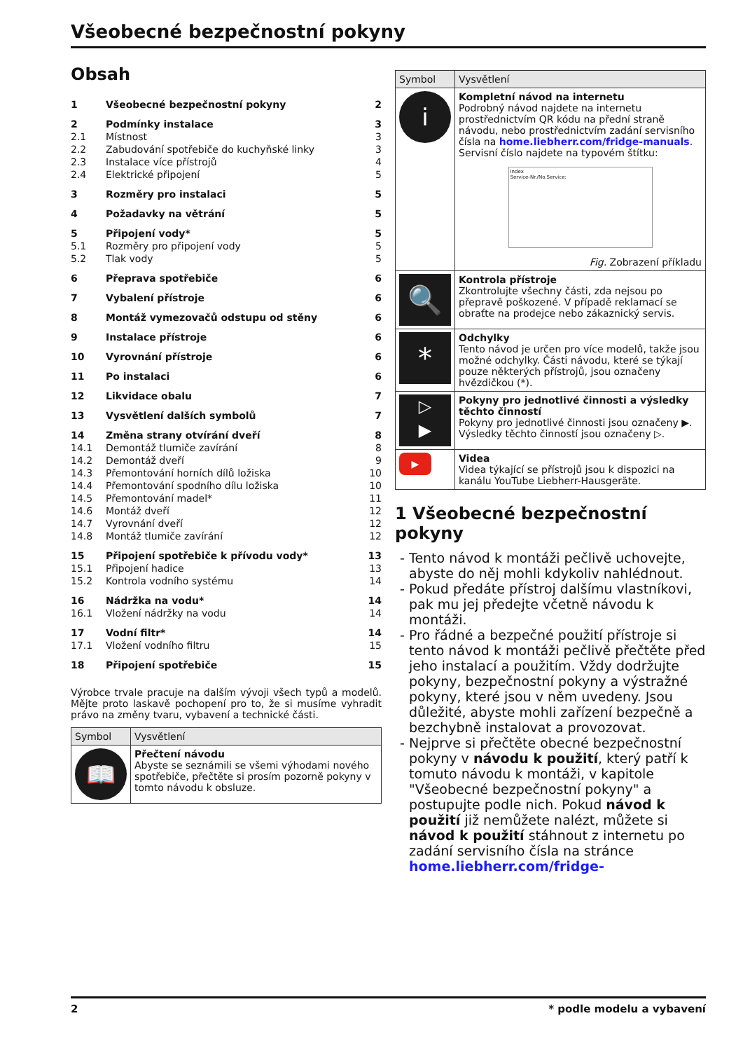Všeobecné bezpečnostní pokyny
Obsah
| 1 | Všeobecné bezpečnostní pokyny | 2 |
| 2 | Podmínky instalace | 3 |
| 2.1 | Místnost | 3 |
| 2.2 | Zabudování spotřebiče do kuchyňské linky | 3 |
| 2.3 | Instalace více přístrojů | 4 |
| 2.4 | Elektrické připojení | 5 |
| 3 | Rozměry pro instalaci | 5 |
| 4 | Požadavky na větrání | 5 |
| 5 | Připojení vody* | 5 |
| 5.1 | Rozměry pro připojení vody | 5 |
| 5.2 | Tlak vody | 5 |
| 6 | Přeprava spotřebiče | 6 |
| 7 | Vybalení přístroje | 6 |
| 8 | Montáž vymezovačů odstupu od stěny | 6 |
| 9 | Instalace přístroje | 6 |
| 10 | Vyrovnání přístroje | 6 |
| 11 | Po instalaci | 6 |
| 12 | Likvidace obalu | 7 |
| 13 | Vysvětlení dalších symbolů | 7 |
| 14 | Změna strany otvírání dveří | 8 |
| 14.1 | Demontáž tlumiče zavírání | 8 |
| 14.2 | Demontáž dveří | 9 |
| 14.3 | Přemontování horních dílů ložiska | 10 |
| 14.4 | Přemontování spodního dílu ložiska | 10 |
| 14.5 | Přemontování madel* | 11 |
| 14.6 | Montáž dveří | 12 |
| 14.7 | Vyrovnání dveří | 12 |
| 14.8 | Montáž tlumiče zavírání | 12 |
| 15 | Připojení spotřebiče k přívodu vody* | 13 |
| 15.1 | Připojení hadice | 13 |
| 15.2 | Kontrola vodního systému | 14 |
| 16 | Nádržka na vodu* | 14 |
| 16.1 | Vložení nádržky na vodu | 14 |
| 17 | Vodní filtr* | 14 |
| 17.1 | Vložení vodního filtru | 15 |
| 18 | Připojení spotřebiče | 15 |
Výrobce trvale pracuje na dalším vývoji všech typů a modelů. Mějte proto laskavě pochopení pro to, že si musíme vyhradit právo na změny tvaru, vybavení a technické části.
| Symbol | Vysvětlení |
| --- | --- |
| 📖 | Přečtení návodu Abyste se seznámili se všemi výhodami nového spotřebiče, přečtěte si prosím pozorně pokyny v tomto návodu k obsluze. |
| Symbol | Vysvětlení |
| --- | --- |
| i | Kompletní návod na internetu Podrobný návod najdete na internetu prostřednictvím QR kódu na přední straně návodu, nebo prostřednictvím zadání servisního čísla na home.liebherr.com/fridge-manuals . Servisní číslo najdete na typovém štítku: Index Service-Nr./No.Service: Fig. Zobrazení příkladu |
| 🔍 | Kontrola přístroje Zkontrolujte všechny části, zda nejsou po přepravě poškozené. V případě reklamací se obraťte na prodejce nebo zákaznický servis. |
| * | Odchylky Tento návod je určen pro více modelů, takže jsou možné odchylky. Části návodu, které se týkají pouze některých přístrojů, jsou označeny hvězdičkou (*). |
| ▷ ▶ | Pokyny pro jednotlivé činnosti a výsledky těchto činností Pokyny pro jednotlivé činnosti jsou označeny ▶. Výsledky těchto činností jsou označeny ▷. |
| ▶ | Videa Videa týkající se přístrojů jsou k dispozici na kanálu YouTube Liebherr-Hausgeräte. |
1 Všeobecné bezpečnostní pokyny
Tento návod k montáži pečlivě uchovejte, abyste do něj mohli kdykoliv nahlédnout.
Pokud předáte přístroj dalšímu vlastníkovi, pak mu jej předejte včetně návodu k montáži.
Pro řádné a bezpečné použití přístroje si tento návod k montáži pečlivě přečtěte před jeho instalací a použitím. Vždy dodržujte pokyny, bezpečnostní pokyny a výstražné pokyny, které jsou v něm uvedeny. Jsou důležité, abyste mohli zařízení bezpečně a bezchybně instalovat a provozovat.
Nejprve si přečtěte obecné bezpečnostní pokyny v návodu k použití, který patří k tomuto návodu k montáži, v kapitole "Všeobecné bezpečnostní pokyny" a postupujte podle nich. Pokud návod k použití již nemůžete nalézt, můžete si návod k použití stáhnout z internetu po zadání servisního čísla na stránce home.liebherr.com/fridge-
2 * podle modelu a vybavení